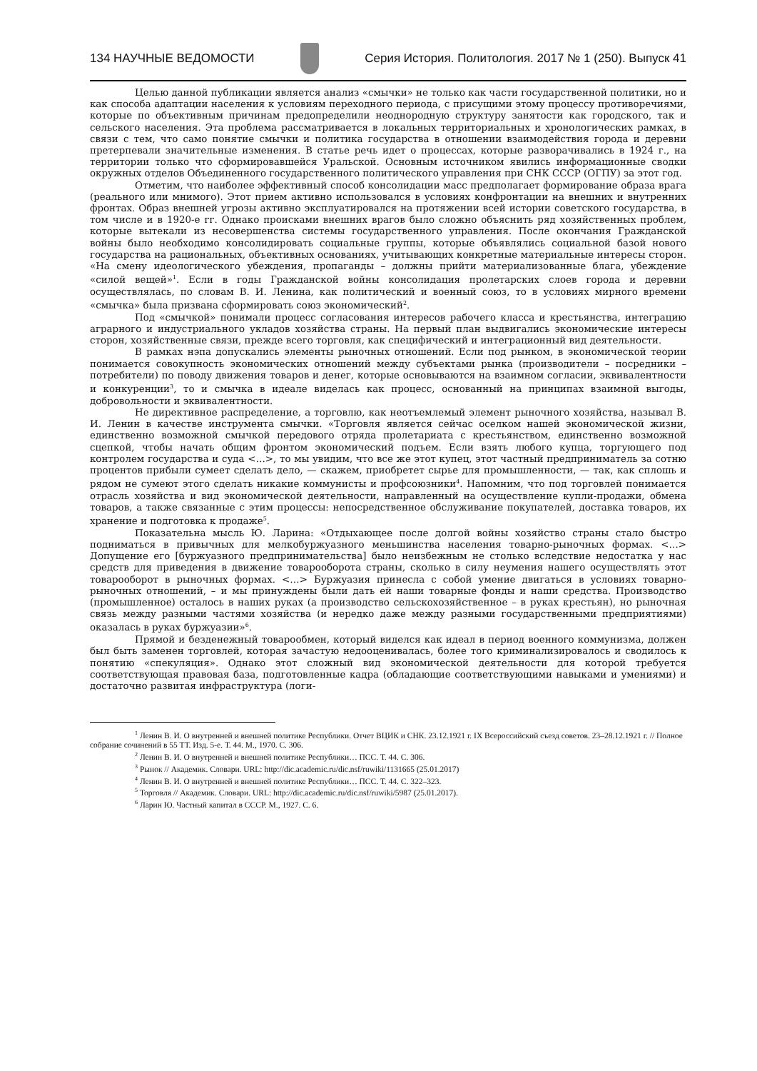134 НАУЧНЫЕ ВЕДОМОСТИ
Серия История. Политология. 2017 № 1 (250). Выпуск 41
Целью данной публикации является анализ «смычки» не только как части государственной политики, но и как способа адаптации населения к условиям переходного периода, с присущими этому процессу противоречиями, которые по объективным причинам предопределили неоднородную структуру занятости как городского, так и сельского населения. Эта проблема рассматривается в локальных территориальных и хронологических рамках, в связи с тем, что само понятие смычки и политика государства в отношении взаимодействия города и деревни претерпевали значительные изменения. В статье речь идет о процессах, которые разворачивались в 1924 г., на территории только что сформировавшейся Уральской. Основным источником явились информационные сводки окружных отделов Объединенного государственного политического управления при СНК СССР (ОГПУ) за этот год.
Отметим, что наиболее эффективный способ консолидации масс предполагает формирование образа врага (реального или мнимого). Этот прием активно использовался в условиях конфронтации на внешних и внутренних фронтах. Образ внешней угрозы активно эксплуатировался на протяжении всей истории советского государства, в том числе и в 1920-е гг. Однако происками внешних врагов было сложно объяснить ряд хозяйственных проблем, которые вытекали из несовершенства системы государственного управления. После окончания Гражданской войны было необходимо консолидировать социальные группы, которые объявлялись социальной базой нового государства на рациональных, объективных основаниях, учитывающих конкретные материальные интересы сторон. «На смену идеологического убеждения, пропаганды – должны прийти материализованные блага, убеждение «силой вещей»<sup>1</sup>. Если в годы Гражданской войны консолидация пролетарских слоев города и деревни осуществлялась, по словам В. И. Ленина, как политический и военный союз, то в условиях мирного времени «смычка» была призвана сформировать союз экономический<sup>2</sup>.
Под «смычкой» понимали процесс согласования интересов рабочего класса и крестьянства, интеграцию аграрного и индустриального укладов хозяйства страны. На первый план выдвигались экономические интересы сторон, хозяйственные связи, прежде всего торговля, как специфический и интеграционный вид деятельности.
В рамках нэпа допускались элементы рыночных отношений. Если под рынком, в экономической теории понимается совокупность экономических отношений между субъектами рынка (производители – посредники – потребители) по поводу движения товаров и денег, которые основываются на взаимном согласии, эквивалентности и конкуренции<sup>3</sup>, то и смычка в идеале виделась как процесс, основанный на принципах взаимной выгоды, добровольности и эквивалентности.
Не директивное распределение, а торговлю, как неотъемлемый элемент рыночного хозяйства, называл В. И. Ленин в качестве инструмента смычки. «Торговля является сейчас оселком нашей экономической жизни, единственно возможной смычкой передового отряда пролетариата с крестьянством, единственно возможной сцепкой, чтобы начать общим фронтом экономический подъем. Если взять любого купца, торгующего под контролем государства и суда <…>, то мы увидим, что все же этот купец, этот частный предприниматель за сотню процентов прибыли сумеет сделать дело, — скажем, приобретет сырье для промышленности, — так, как сплошь и рядом не сумеют этого сделать никакие коммунисты и профсоюзники<sup>4</sup>. Напомним, что под торговлей понимается отрасль хозяйства и вид экономической деятельности, направленный на осуществление купли-продажи, обмена товаров, а также связанные с этим процессы: непосредственное обслуживание покупателей, доставка товаров, их хранение и подготовка к продаже<sup>5</sup>.
Показательна мысль Ю. Ларина: «Отдыхающее после долгой войны хозяйство страны стало быстро подниматься в привычных для мелкобуржуазного меньшинства населения товарно-рыночных формах. <…> Допущение его [буржуазного предпринимательства] было неизбежным не столько вследствие недостатка у нас средств для приведения в движение товарооборота страны, сколько в силу неумения нашего осуществлять этот товарооборот в рыночных формах. <…> Буржуазия принесла с собой умение двигаться в условиях товарно-рыночных отношений, – и мы принуждены были дать ей наши товарные фонды и наши средства. Производство (промышленное) осталось в наших руках (а производство сельскохозяйственное – в руках крестьян), но рыночная связь между разными частями хозяйства (и нередко даже между разными государственными предприятиями) оказалась в руках буржуазии»<sup>6</sup>.
Прямой и безденежный товарообмен, который виделся как идеал в период военного коммунизма, должен был быть заменен торговлей, которая зачастую недооценивалась, более того криминализировалось и сводилось к понятию «спекуляция». Однако этот сложный вид экономической деятельности для которой требуется соответствующая правовая база, подготовленные кадра (обладающие соответствующими навыками и умениями) и достаточно развитая инфраструктура (логи-
<sup>1</sup> Ленин В. И. О внутренней и внешней политике Республики. Отчет ВЦИК и СНК. 23.12.1921 г. IX Всероссийский съезд советов. 23–28.12.1921 г. // Полное собрание сочинений в 55 ТТ. Изд. 5-е. Т. 44. М., 1970. С. 306.
<sup>2</sup> Ленин В. И. О внутренней и внешней политике Республики… ПСС. Т. 44. С. 306.
<sup>3</sup> Рынок // Академик. Словари. URL: http://dic.academic.ru/dic.nsf/ruwiki/1131665 (25.01.2017)
<sup>4</sup> Ленин В. И. О внутренней и внешней политике Республики… ПСС. Т. 44. С. 322–323.
<sup>5</sup> Торговля // Академик. Словари. URL: http://dic.academic.ru/dic.nsf/ruwiki/5987 (25.01.2017).
<sup>6</sup> Ларин Ю. Частный капитал в СССР. М., 1927. С. 6.